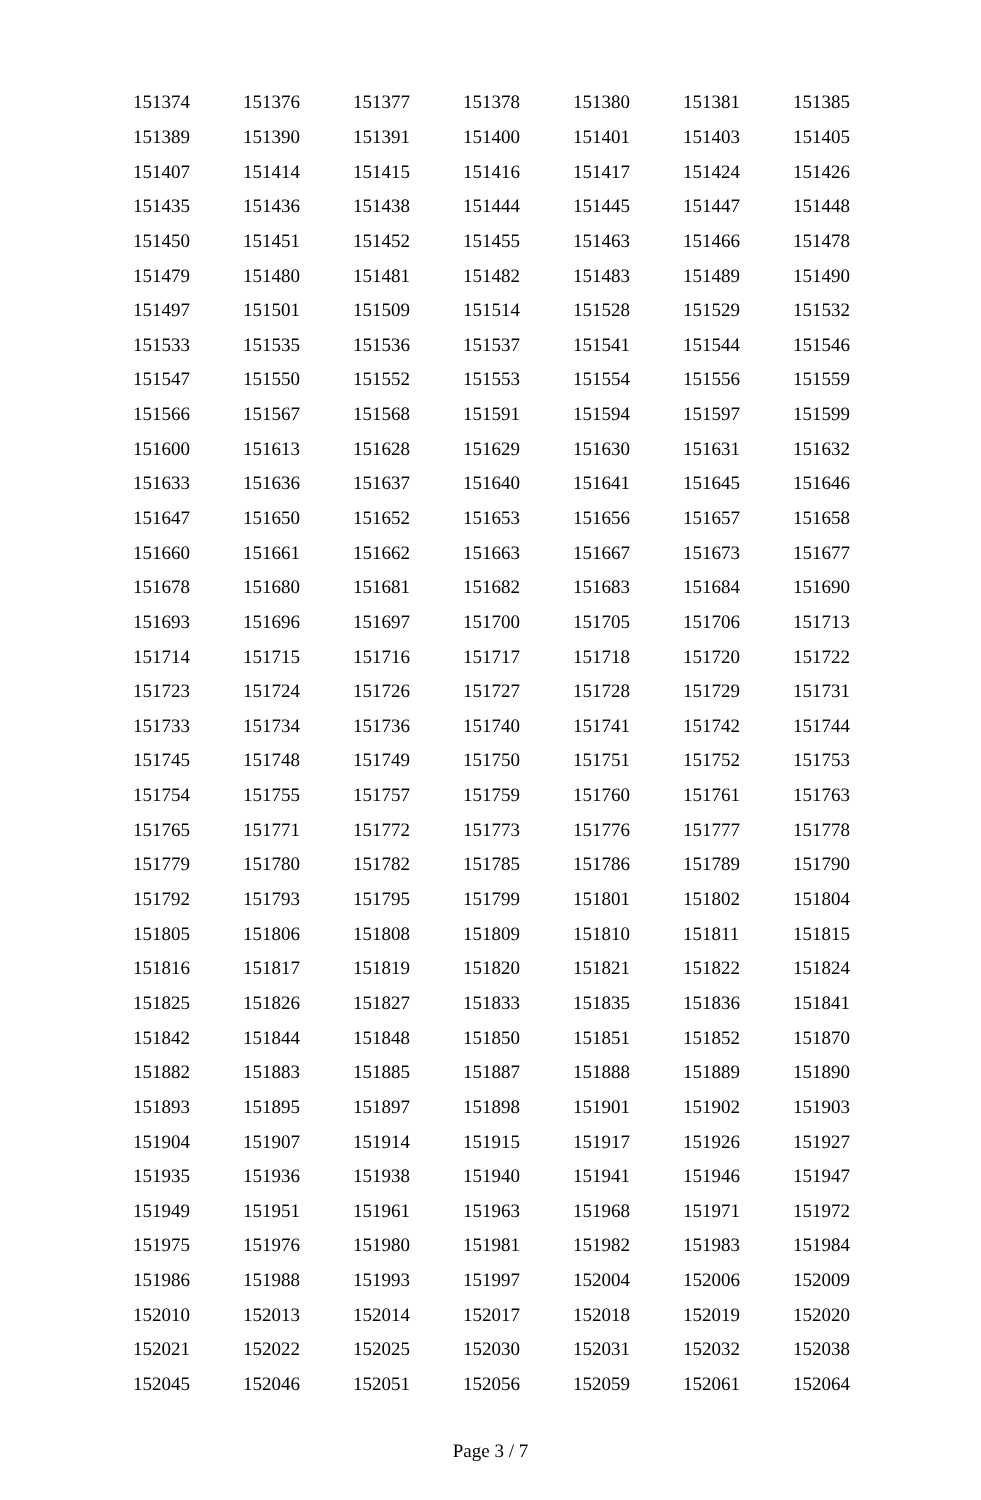| 151374 | 151376 | 151377 | 151378 | 151380 | 151381 | 151385 |
| 151389 | 151390 | 151391 | 151400 | 151401 | 151403 | 151405 |
| 151407 | 151414 | 151415 | 151416 | 151417 | 151424 | 151426 |
| 151435 | 151436 | 151438 | 151444 | 151445 | 151447 | 151448 |
| 151450 | 151451 | 151452 | 151455 | 151463 | 151466 | 151478 |
| 151479 | 151480 | 151481 | 151482 | 151483 | 151489 | 151490 |
| 151497 | 151501 | 151509 | 151514 | 151528 | 151529 | 151532 |
| 151533 | 151535 | 151536 | 151537 | 151541 | 151544 | 151546 |
| 151547 | 151550 | 151552 | 151553 | 151554 | 151556 | 151559 |
| 151566 | 151567 | 151568 | 151591 | 151594 | 151597 | 151599 |
| 151600 | 151613 | 151628 | 151629 | 151630 | 151631 | 151632 |
| 151633 | 151636 | 151637 | 151640 | 151641 | 151645 | 151646 |
| 151647 | 151650 | 151652 | 151653 | 151656 | 151657 | 151658 |
| 151660 | 151661 | 151662 | 151663 | 151667 | 151673 | 151677 |
| 151678 | 151680 | 151681 | 151682 | 151683 | 151684 | 151690 |
| 151693 | 151696 | 151697 | 151700 | 151705 | 151706 | 151713 |
| 151714 | 151715 | 151716 | 151717 | 151718 | 151720 | 151722 |
| 151723 | 151724 | 151726 | 151727 | 151728 | 151729 | 151731 |
| 151733 | 151734 | 151736 | 151740 | 151741 | 151742 | 151744 |
| 151745 | 151748 | 151749 | 151750 | 151751 | 151752 | 151753 |
| 151754 | 151755 | 151757 | 151759 | 151760 | 151761 | 151763 |
| 151765 | 151771 | 151772 | 151773 | 151776 | 151777 | 151778 |
| 151779 | 151780 | 151782 | 151785 | 151786 | 151789 | 151790 |
| 151792 | 151793 | 151795 | 151799 | 151801 | 151802 | 151804 |
| 151805 | 151806 | 151808 | 151809 | 151810 | 151811 | 151815 |
| 151816 | 151817 | 151819 | 151820 | 151821 | 151822 | 151824 |
| 151825 | 151826 | 151827 | 151833 | 151835 | 151836 | 151841 |
| 151842 | 151844 | 151848 | 151850 | 151851 | 151852 | 151870 |
| 151882 | 151883 | 151885 | 151887 | 151888 | 151889 | 151890 |
| 151893 | 151895 | 151897 | 151898 | 151901 | 151902 | 151903 |
| 151904 | 151907 | 151914 | 151915 | 151917 | 151926 | 151927 |
| 151935 | 151936 | 151938 | 151940 | 151941 | 151946 | 151947 |
| 151949 | 151951 | 151961 | 151963 | 151968 | 151971 | 151972 |
| 151975 | 151976 | 151980 | 151981 | 151982 | 151983 | 151984 |
| 151986 | 151988 | 151993 | 151997 | 152004 | 152006 | 152009 |
| 152010 | 152013 | 152014 | 152017 | 152018 | 152019 | 152020 |
| 152021 | 152022 | 152025 | 152030 | 152031 | 152032 | 152038 |
| 152045 | 152046 | 152051 | 152056 | 152059 | 152061 | 152064 |
Page 3 / 7